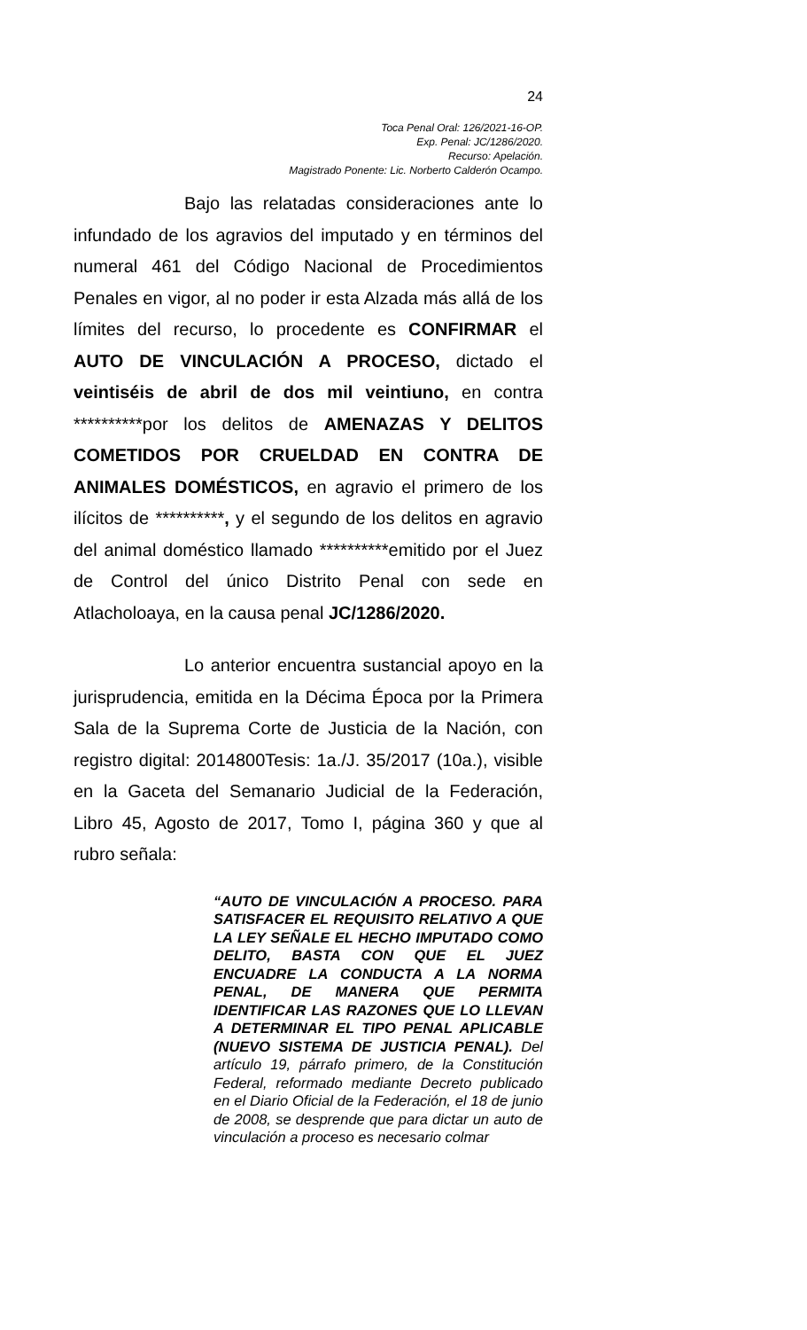24
Toca Penal Oral: 126/2021-16-OP.
Exp. Penal: JC/1286/2020.
Recurso: Apelación.
Magistrado Ponente: Lic. Norberto Calderón Ocampo.
Bajo las relatadas consideraciones ante lo infundado de los agravios del imputado y en términos del numeral 461 del Código Nacional de Procedimientos Penales en vigor, al no poder ir esta Alzada más allá de los límites del recurso, lo procedente es CONFIRMAR el AUTO DE VINCULACIÓN A PROCESO, dictado el veintiséis de abril de dos mil veintiuno, en contra **********por los delitos de AMENAZAS Y DELITOS COMETIDOS POR CRUELDAD EN CONTRA DE ANIMALES DOMÉSTICOS, en agravio el primero de los ilícitos de **********, y el segundo de los delitos en agravio del animal doméstico llamado **********emitido por el Juez de Control del único Distrito Penal con sede en Atlacholoaya, en la causa penal JC/1286/2020.
Lo anterior encuentra sustancial apoyo en la jurisprudencia, emitida en la Décima Época por la Primera Sala de la Suprema Corte de Justicia de la Nación, con registro digital: 2014800Tesis: 1a./J. 35/2017 (10a.), visible en la Gaceta del Semanario Judicial de la Federación, Libro 45, Agosto de 2017, Tomo I, página 360 y que al rubro señala:
“AUTO DE VINCULACIÓN A PROCESO. PARA SATISFACER EL REQUISITO RELATIVO A QUE LA LEY SEÑALE EL HECHO IMPUTADO COMO DELITO, BASTA CON QUE EL JUEZ ENCUADRE LA CONDUCTA A LA NORMA PENAL, DE MANERA QUE PERMITA IDENTIFICAR LAS RAZONES QUE LO LLEVAN A DETERMINAR EL TIPO PENAL APLICABLE (NUEVO SISTEMA DE JUSTICIA PENAL). Del artículo 19, párrafo primero, de la Constitución Federal, reformado mediante Decreto publicado en el Diario Oficial de la Federación, el 18 de junio de 2008, se desprende que para dictar un auto de vinculación a proceso es necesario colmar